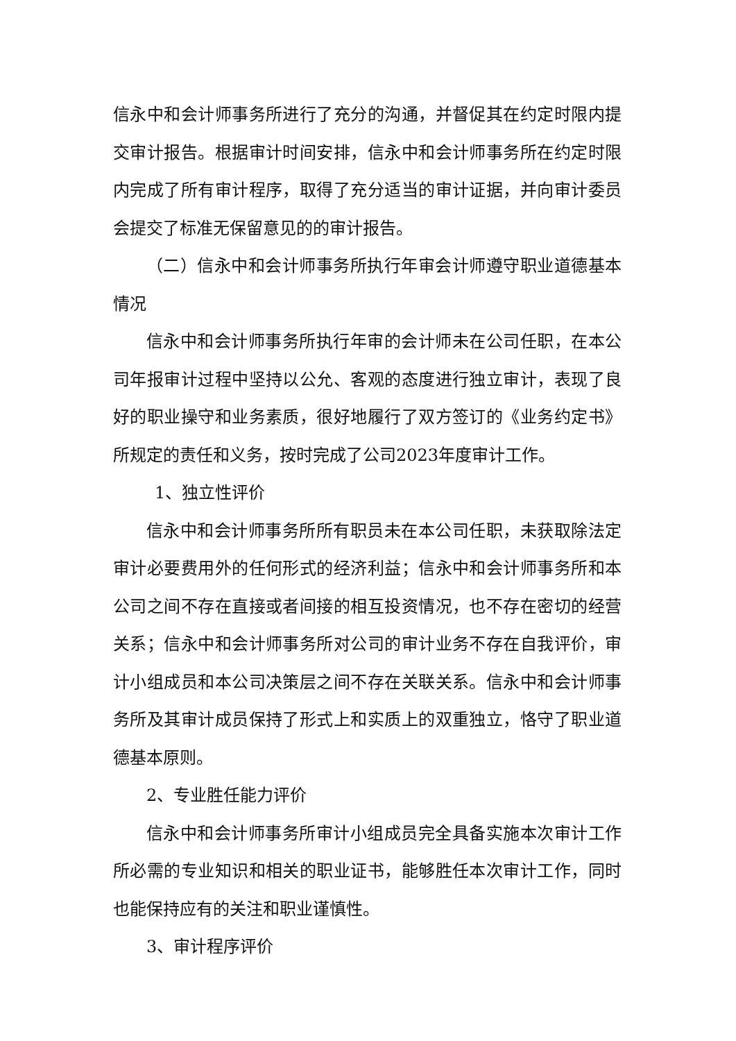信永中和会计师事务所进行了充分的沟通，并督促其在约定时限内提交审计报告。根据审计时间安排，信永中和会计师事务所在约定时限内完成了所有审计程序，取得了充分适当的审计证据，并向审计委员会提交了标准无保留意见的的审计报告。
（二）信永中和会计师事务所执行年审会计师遵守职业道德基本情况
信永中和会计师事务所执行年审的会计师未在公司任职，在本公司年报审计过程中坚持以公允、客观的态度进行独立审计，表现了良好的职业操守和业务素质，很好地履行了双方签订的《业务约定书》所规定的责任和义务，按时完成了公司2023年度审计工作。
1、独立性评价
信永中和会计师事务所所有职员未在本公司任职，未获取除法定审计必要费用外的任何形式的经济利益；信永中和会计师事务所和本公司之间不存在直接或者间接的相互投资情况，也不存在密切的经营关系；信永中和会计师事务所对公司的审计业务不存在自我评价，审计小组成员和本公司决策层之间不存在关联关系。信永中和会计师事务所及其审计成员保持了形式上和实质上的双重独立，恪守了职业道德基本原则。
2、专业胜任能力评价
信永中和会计师事务所审计小组成员完全具备实施本次审计工作所必需的专业知识和相关的职业证书，能够胜任本次审计工作，同时也能保持应有的关注和职业谨慎性。
3、审计程序评价